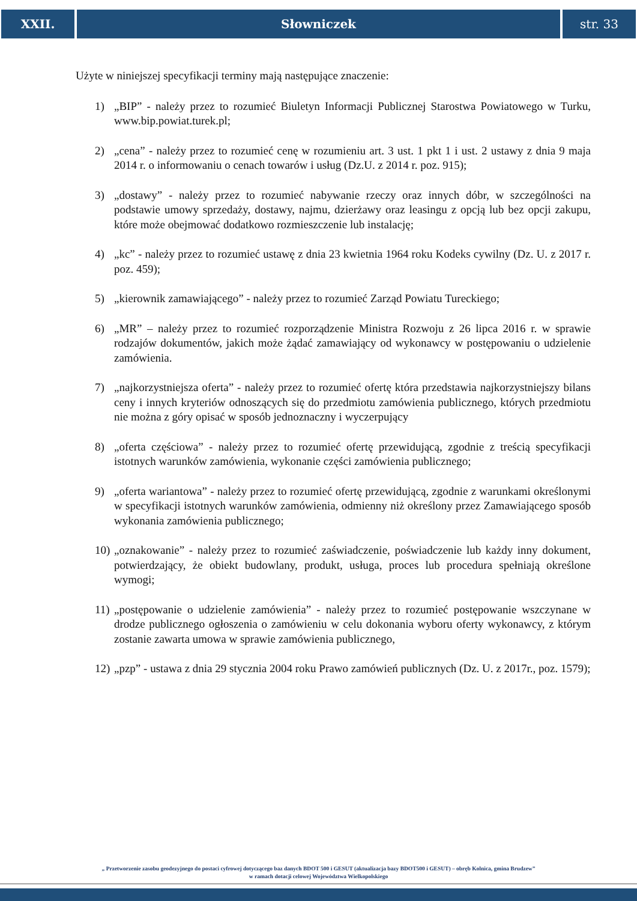XXII. Słowniczek str. 33
Użyte w niniejszej specyfikacji terminy mają następujące znaczenie:
1) „BIP” - należy przez to rozumieć Biuletyn Informacji Publicznej Starostwa Powiatowego w Turku, www.bip.powiat.turek.pl;
2) „cena” - należy przez to rozumieć cenę w rozumieniu art. 3 ust. 1 pkt 1 i ust. 2 ustawy z dnia 9 maja 2014 r. o informowaniu o cenach towarów i usług (Dz.U. z 2014 r. poz. 915);
3) „dostawy” - należy przez to rozumieć nabywanie rzeczy oraz innych dóbr, w szczególności na podstawie umowy sprzedaży, dostawy, najmu, dzierżawy oraz leasingu z opcją lub bez opcji zakupu, które może obejmować dodatkowo rozmieszczenie lub instalację;
4) „kc” - należy przez to rozumieć ustawę z dnia 23 kwietnia 1964 roku Kodeks cywilny (Dz. U. z 2017 r. poz. 459);
5) „kierownik zamawiającego” - należy przez to rozumieć Zarząd Powiatu Tureckiego;
6) „MR” – należy przez to rozumieć rozporządzenie Ministra Rozwoju z 26 lipca 2016 r. w sprawie rodzajów dokumentów, jakich może żądać zamawiający od wykonawcy w postępowaniu o udzielenie zamówienia.
7) „najkorzystniejsza oferta” - należy przez to rozumieć ofertę która przedstawia najkorzystniejszy bilans ceny i innych kryteriów odnoszących się do przedmiotu zamówienia publicznego, których przedmiotu nie można z góry opisać w sposób jednoznaczny i wyczerpujący
8) „oferta częściowa” - należy przez to rozumieć ofertę przewidującą, zgodnie z treścią specyfikacji istotnych warunków zamówienia, wykonanie części zamówienia publicznego;
9) „oferta wariantowa” - należy przez to rozumieć ofertę przewidującą, zgodnie z warunkami określonymi w specyfikacji istotnych warunków zamówienia, odmienny niż określony przez Zamawiającego sposób wykonania zamówienia publicznego;
10) „oznakowanie” - należy przez to rozumieć zaświadczenie, poświadczenie lub każdy inny dokument, potwierdzający, że obiekt budowlany, produkt, usługa, proces lub procedura spełniają określone wymogi;
11) „postępowanie o udzielenie zamówienia” - należy przez to rozumieć postępowanie wszczynane w drodze publicznego ogłoszenia o zamówieniu w celu dokonania wyboru oferty wykonawcy, z którym zostanie zawarta umowa w sprawie zamówienia publicznego,
12) „pzp” - ustawa z dnia 29 stycznia 2004 roku Prawo zamówień publicznych (Dz. U. z 2017r., poz. 1579);
„ Przetworzenie zasobu geodezyjnego do postaci cyfrowej dotyczącego baz danych BDOT 500 i GESUT (aktualizacja bazy BDOT500 i GESUT) – obręb Kolnica, gmina Brudzew”
w ramach dotacji celowej Województwa Wielkopolskiego